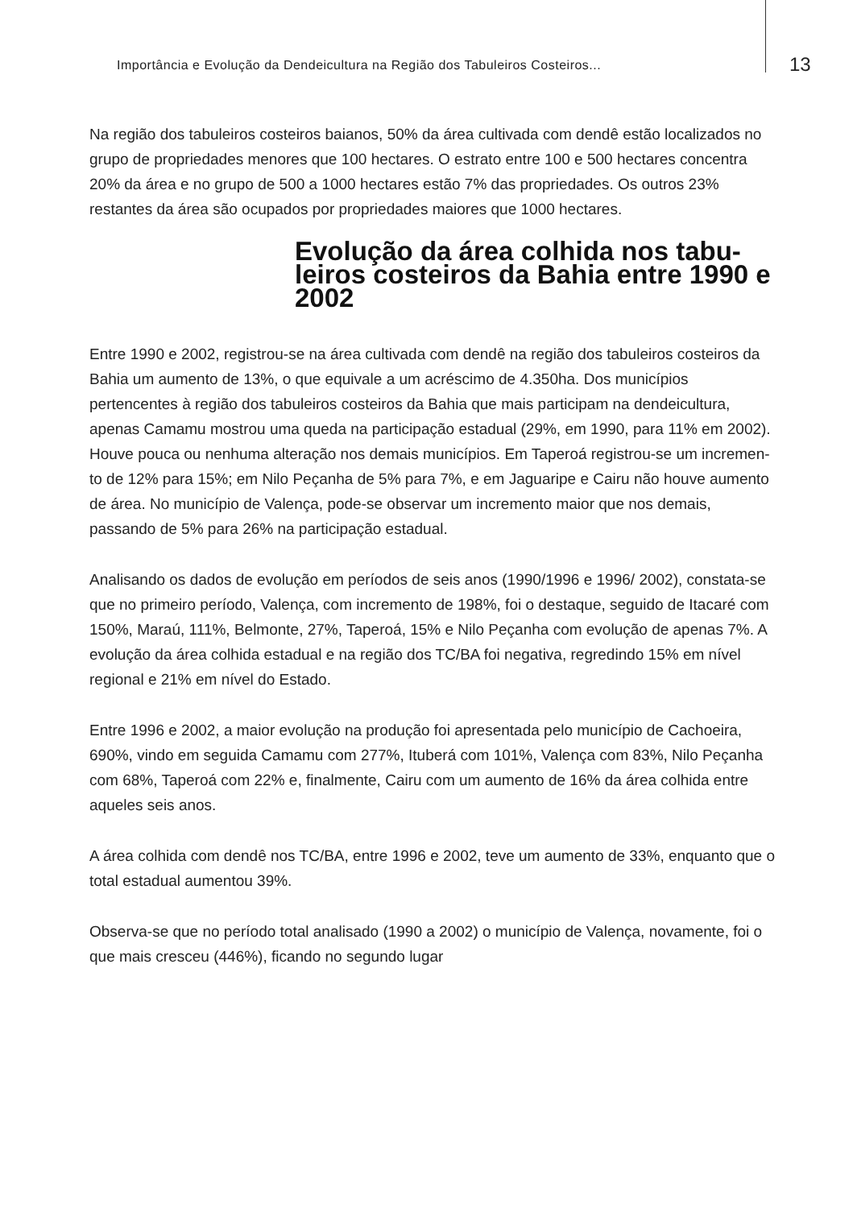Importância e Evolução da Dendeicultura na Região dos Tabuleiros Costeiros...
13
Na região dos tabuleiros costeiros baianos, 50% da área cultivada com dendê estão localizados no grupo de propriedades menores que 100 hectares. O estrato entre 100 e 500 hectares concentra 20% da área e no grupo de 500 a 1000 hectares estão 7% das propriedades. Os outros 23% restantes da área são ocupados por propriedades maiores que 1000 hectares.
Evolução da área colhida nos tabu-leiros costeiros da Bahia entre 1990 e 2002
Entre 1990 e 2002, registrou-se na área cultivada com dendê na região dos tabuleiros costeiros da Bahia um aumento de 13%, o que equivale a um acréscimo de 4.350ha. Dos municípios pertencentes à região dos tabuleiros costeiros da Bahia que mais participam na dendeicultura, apenas Camamu mostrou uma queda na participação estadual (29%, em 1990, para 11% em 2002). Houve pouca ou nenhuma alteração nos demais municípios. Em Taperoá registrou-se um incremen-to de 12% para 15%; em Nilo Peçanha de 5% para 7%, e em Jaguaripe e Cairu não houve aumento de área. No município de Valença, pode-se observar um incremento maior que nos demais, passando de 5% para 26% na participação estadual.
Analisando os dados de evolução em períodos de seis anos (1990/1996 e 1996/ 2002), constata-se que no primeiro período, Valença, com incremento de 198%, foi o destaque, seguido de Itacaré com 150%, Maraú, 111%, Belmonte, 27%, Taperoá, 15% e Nilo Peçanha com evolução de apenas 7%. A evolução da área colhida estadual e na região dos TC/BA foi negativa, regredindo 15% em nível regional e 21% em nível do Estado.
Entre 1996 e 2002, a maior evolução na produção foi apresentada pelo município de Cachoeira, 690%, vindo em seguida Camamu com 277%, Ituberá com 101%, Valença com 83%, Nilo Peçanha com 68%, Taperoá com 22% e, finalmente, Cairu com um aumento de 16% da área colhida entre aqueles seis anos.
A área colhida com dendê nos TC/BA, entre 1996 e 2002, teve um aumento de 33%, enquanto que o total estadual aumentou 39%.
Observa-se que no período total analisado (1990 a 2002) o município de Valença, novamente, foi o que mais cresceu (446%), ficando no segundo lugar